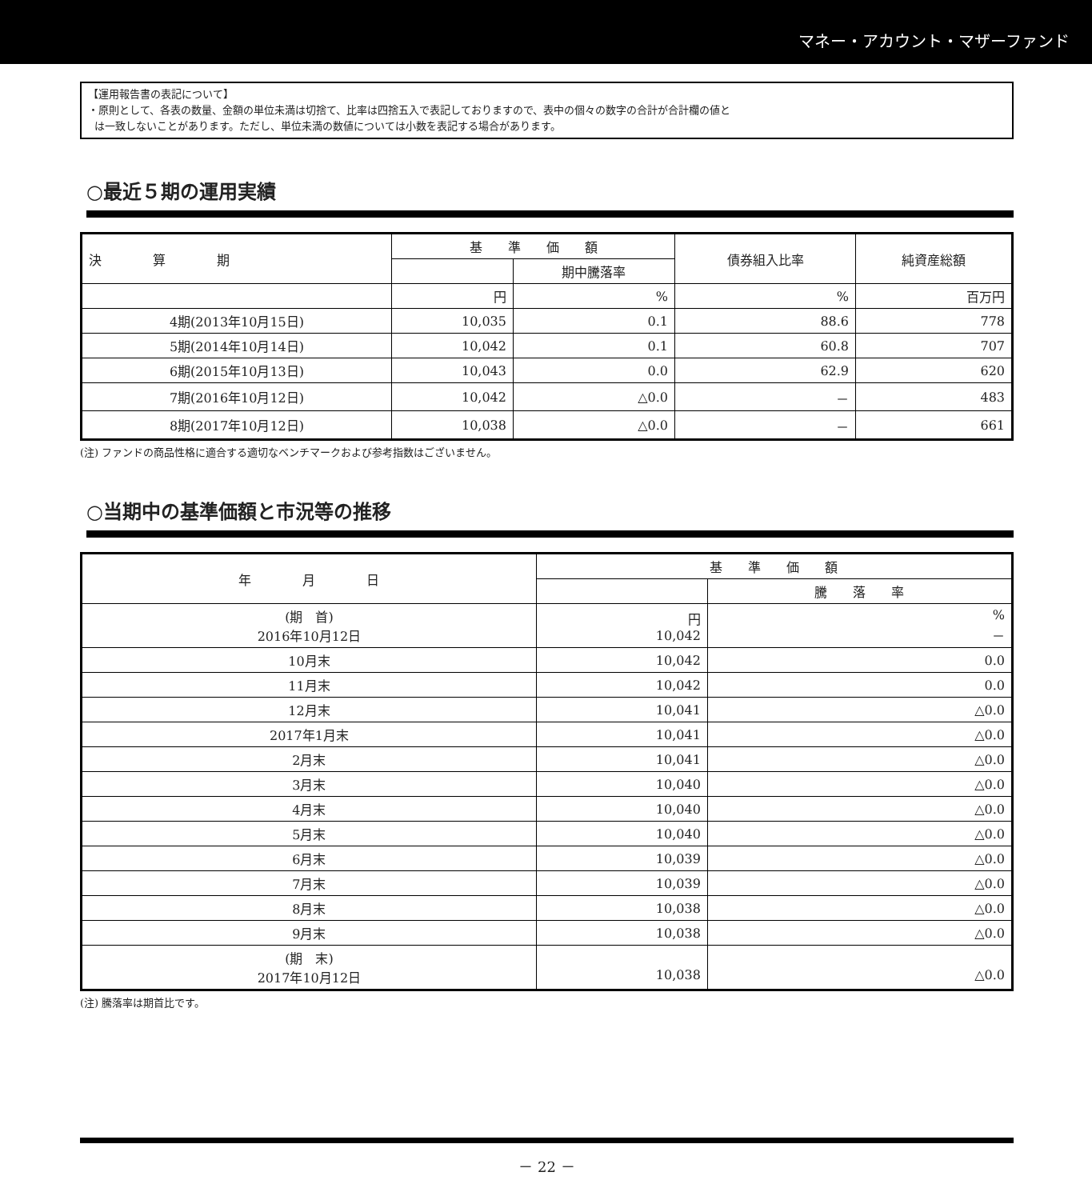マネー・アカウント・マザーファンド
【運用報告書の表記について】
・原則として、各表の数量、金額の単位未満は切捨て、比率は四捨五入で表記しておりますので、表中の個々の数字の合計が合計欄の値と
は一致しないことがあります。ただし、単位未満の数値については小数を表記する場合があります。
○最近５期の運用実績
| 決 算 期 | 基 準 価 額 | | 債券組入比率 | 純資産総額 |
| --- | --- | --- | --- | --- |
| | | 期中騰落率 | | |
| | 円 | % | % | 百万円 |
| 4期(2013年10月15日) | 10,035 | 0.1 | 88.6 | 778 |
| 5期(2014年10月14日) | 10,042 | 0.1 | 60.8 | 707 |
| 6期(2015年10月13日) | 10,043 | 0.0 | 62.9 | 620 |
| 7期(2016年10月12日) | 10,042 | △0.0 | － | 483 |
| 8期(2017年10月12日) | 10,038 | △0.0 | － | 661 |
(注) ファンドの商品性格に適合する適切なベンチマークおよび参考指数はございません。
○当期中の基準価額と市況等の推移
| 年 月 日 | 基 準 価 額 | |
| --- | --- | --- |
| | | 騰 落 率 |
| (期 首) 2016年10月12日 | 円 10,042 | % － |
| 10月末 | 10,042 | 0.0 |
| 11月末 | 10,042 | 0.0 |
| 12月末 | 10,041 | △0.0 |
| 2017年1月末 | 10,041 | △0.0 |
| 2月末 | 10,041 | △0.0 |
| 3月末 | 10,040 | △0.0 |
| 4月末 | 10,040 | △0.0 |
| 5月末 | 10,040 | △0.0 |
| 6月末 | 10,039 | △0.0 |
| 7月末 | 10,039 | △0.0 |
| 8月末 | 10,038 | △0.0 |
| 9月末 | 10,038 | △0.0 |
| (期 末) 2017年10月12日 | 10,038 | △0.0 |
(注) 騰落率は期首比です。
－ 22 －